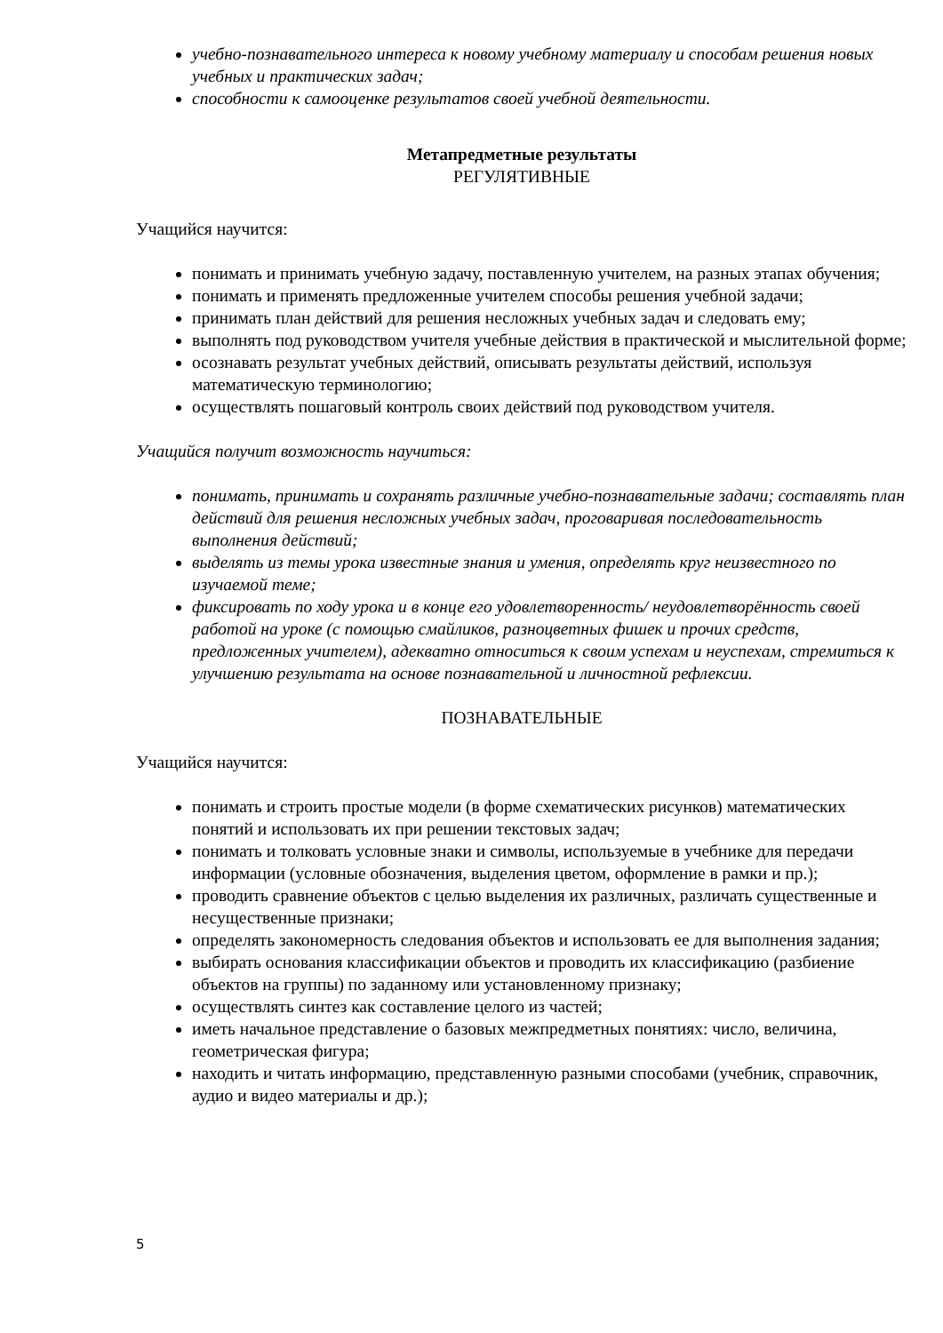учебно-познавательного интереса к новому учебному материалу и способам решения новых учебных и практических задач;
способности к самооценке результатов своей учебной деятельности.
Метапредметные результаты
РЕГУЛЯТИВНЫЕ
Учащийся научится:
понимать и принимать учебную задачу, поставленную учителем, на разных этапах обучения;
понимать и применять предложенные учителем способы решения учебной задачи;
принимать план действий для решения несложных учебных задач и следовать ему;
выполнять под руководством учителя учебные действия в практической и мыслительной форме;
осознавать результат учебных действий, описывать результаты действий, используя математическую терминологию;
осуществлять пошаговый контроль своих действий под руководством учителя.
Учащийся получит возможность научиться:
понимать, принимать и сохранять различные учебно-познавательные задачи; составлять план действий для решения несложных учебных задач, проговаривая последовательность выполнения действий;
выделять из темы урока известные знания и умения, определять круг неизвестного по изучаемой теме;
фиксировать по ходу урока и в конце его удовлетворенность/ неудовлетворённость своей работой на уроке (с помощью смайликов, разноцветных фишек и прочих средств, предложенных учителем), адекватно относиться к своим успехам и неуспехам, стремиться к улучшению результата на основе познавательной и личностной рефлексии.
ПОЗНАВАТЕЛЬНЫЕ
Учащийся научится:
понимать и строить простые модели (в форме схематических рисунков) математических понятий и использовать их при решении текстовых задач;
понимать и толковать условные знаки и символы, используемые в учебнике для передачи информации (условные обозначения, выделения цветом, оформление в рамки и пр.);
проводить сравнение объектов с целью выделения их различных, различать существенные и несущественные признаки;
определять закономерность следования объектов и использовать ее для выполнения задания;
выбирать основания классификации объектов и проводить их классификацию (разбиение объектов на группы) по заданному или установленному признаку;
осуществлять синтез как составление целого из частей;
иметь начальное представление о базовых межпредметных понятиях: число, величина, геометрическая фигура;
находить и читать информацию, представленную разными способами (учебник, справочник, аудио и видео материалы и др.);
5